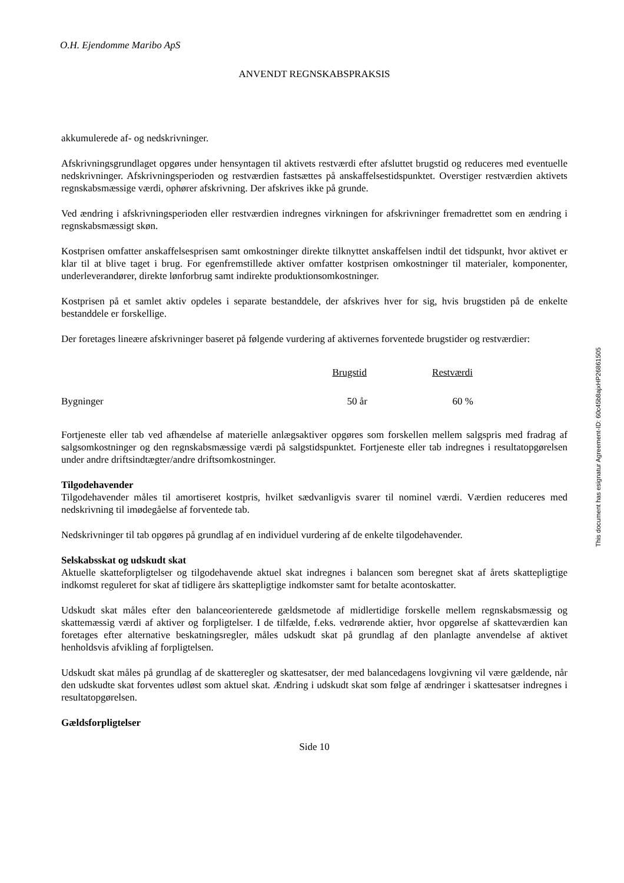O.H. Ejendomme Maribo ApS
ANVENDT REGNSKABSPRAKSIS
akkumulerede af- og nedskrivninger.
Afskrivningsgrundlaget opgøres under hensyntagen til aktivets restværdi efter afsluttet brugstid og reduceres med eventuelle nedskrivninger. Afskrivningsperioden og restværdien fastsættes på anskaffelsestidspunktet. Overstiger restværdien aktivets regnskabsmæssige værdi, ophører afskrivning. Der afskrives ikke på grunde.
Ved ændring i afskrivningsperioden eller restværdien indregnes virkningen for afskrivninger fremadrettet som en ændring i regnskabsmæssigt skøn.
Kostprisen omfatter anskaffelsesprisen samt omkostninger direkte tilknyttet anskaffelsen indtil det tidspunkt, hvor aktivet er klar til at blive taget i brug. For egenfremstillede aktiver omfatter kostprisen omkostninger til materialer, komponenter, underleverandører, direkte lønforbrug samt indirekte produktionsomkostninger.
Kostprisen på et samlet aktiv opdeles i separate bestanddele, der afskrives hver for sig, hvis brugstiden på de enkelte bestanddele er forskellige.
Der foretages lineære afskrivninger baseret på følgende vurdering af aktivernes forventede brugstider og restværdier:
| | Brugstid | Restværdi |
| --- | --- | --- |
| Bygninger | 50 år | 60 % |
Fortjeneste eller tab ved afhændelse af materielle anlægsaktiver opgøres som forskellen mellem salgspris med fradrag af salgsomkostninger og den regnskabsmæssige værdi på salgstidspunktet. Fortjeneste eller tab indregnes i resultatopgørelsen under andre driftsindtægter/andre driftsomkostninger.
Tilgodehavender
Tilgodehavender måles til amortiseret kostpris, hvilket sædvanligvis svarer til nominel værdi. Værdien reduceres med nedskrivning til imødegåelse af forventede tab.
Nedskrivninger til tab opgøres på grundlag af en individuel vurdering af de enkelte tilgodehavender.
Selskabsskat og udskudt skat
Aktuelle skatteforpligtelser og tilgodehavende aktuel skat indregnes i balancen som beregnet skat af årets skattepligtige indkomst reguleret for skat af tidligere års skattepligtige indkomster samt for betalte acontoskatter.
Udskudt skat måles efter den balanceorienterede gældsmetode af midlertidige forskelle mellem regnskabsmæssig og skattemæssig værdi af aktiver og forpligtelser. I de tilfælde, f.eks. vedrørende aktier, hvor opgørelse af skatteværdien kan foretages efter alternative beskatningsregler, måles udskudt skat på grundlag af den planlagte anvendelse af aktivet henholdsvis afvikling af forpligtelsen.
Udskudt skat måles på grundlag af de skatteregler og skattesatser, der med balancedagens lovgivning vil være gældende, når den udskudte skat forventes udløst som aktuel skat. Ændring i udskudt skat som følge af ændringer i skattesatser indregnes i resultatopgørelsen.
Gældsforpligtelser
Side 10
This document has esignatur Agreement-ID: 60c45b8ajxHP26861505